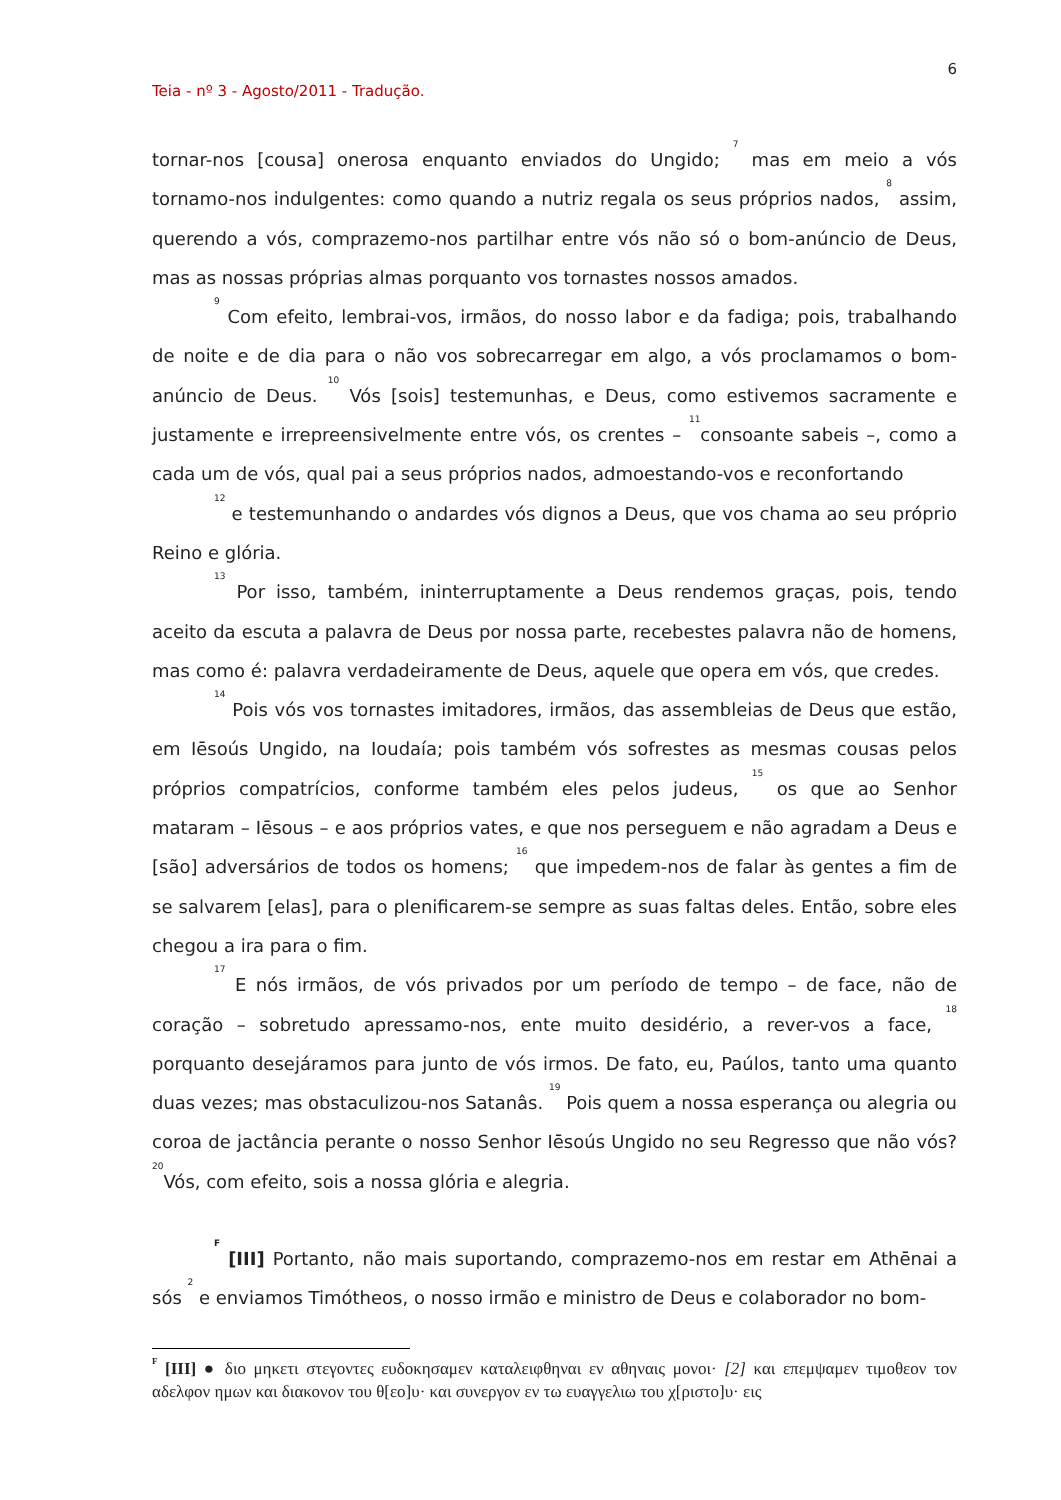6
Teia - nº 3 - Agosto/2011 - Tradução.
tornar-nos [cousa] onerosa enquanto enviados do Ungido; <sup>7</sup> mas em meio a vós tornamo-nos indulgentes: como quando a nutriz regala os seus próprios nados, <sup>8</sup> assim, querendo a vós, comprazemo-nos partilhar entre vós não só o bom-anúncio de Deus, mas as nossas próprias almas porquanto vos tornastes nossos amados.
<sup>9</sup> Com efeito, lembrai-vos, irmãos, do nosso labor e da fadiga; pois, trabalhando de noite e de dia para o não vos sobrecarregar em algo, a vós proclamamos o bom-anúncio de Deus. <sup>10</sup> Vós [sois] testemunhas, e Deus, como estivemos sacramente e justamente e irrepreensivelmente entre vós, os crentes – <sup>11</sup>consoante sabeis –, como a cada um de vós, qual pai a seus próprios nados, admoestando-vos e reconfortando
<sup>12</sup> e testemunhando o andardes vós dignos a Deus, que vos chama ao seu próprio Reino e glória.
<sup>13</sup> Por isso, também, ininterruptamente a Deus rendemos graças, pois, tendo aceito da escuta a palavra de Deus por nossa parte, recebestes palavra não de homens, mas como é: palavra verdadeiramente de Deus, aquele que opera em vós, que credes.
<sup>14</sup> Pois vós vos tornastes imitadores, irmãos, das assembleias de Deus que estão, em Iēsoús Ungido, na Ioudaía; pois também vós sofrestes as mesmas cousas pelos próprios compatrícios, conforme também eles pelos judeus, <sup>15</sup> os que ao Senhor mataram – Iēsous – e aos próprios vates, e que nos perseguem e não agradam a Deus e [são] adversários de todos os homens; <sup>16</sup> que impedem-nos de falar às gentes a fim de se salvarem [elas], para o plenificarem-se sempre as suas faltas deles. Então, sobre eles chegou a ira para o fim.
<sup>17</sup> E nós irmãos, de vós privados por um período de tempo – de face, não de coração – sobretudo apressamo-nos, ente muito desidério, a rever-vos a face, <sup>18</sup> porquanto desejáramos para junto de vós irmos. De fato, eu, Paúlos, tanto uma quanto duas vezes; mas obstaculizou-nos Satanâs. <sup>19</sup> Pois quem a nossa esperança ou alegria ou coroa de jactância perante o nosso Senhor Iēsoús Ungido no seu Regresso que não vós? <sup>20</sup>Vós, com efeito, sois a nossa glória e alegria.
<sup>F</sup> [III] Portanto, não mais suportando, comprazemo-nos em restar em Athēnai a sós <sup>2</sup> e enviamos Timótheos, o nosso irmão e ministro de Deus e colaborador no bom-
<sup>F</sup> [III] ● διο μηκετι στεγοντες ευδοκησαμεν καταλειφθηναι εν αθηναις μονοι· [2] και επεμψαμεν τιμοθεον τον αδελφον ημων και διακονον του θ[εο]υ· και συνεργον εν τω ευαγγελιω του χ[ριστο]υ· εις